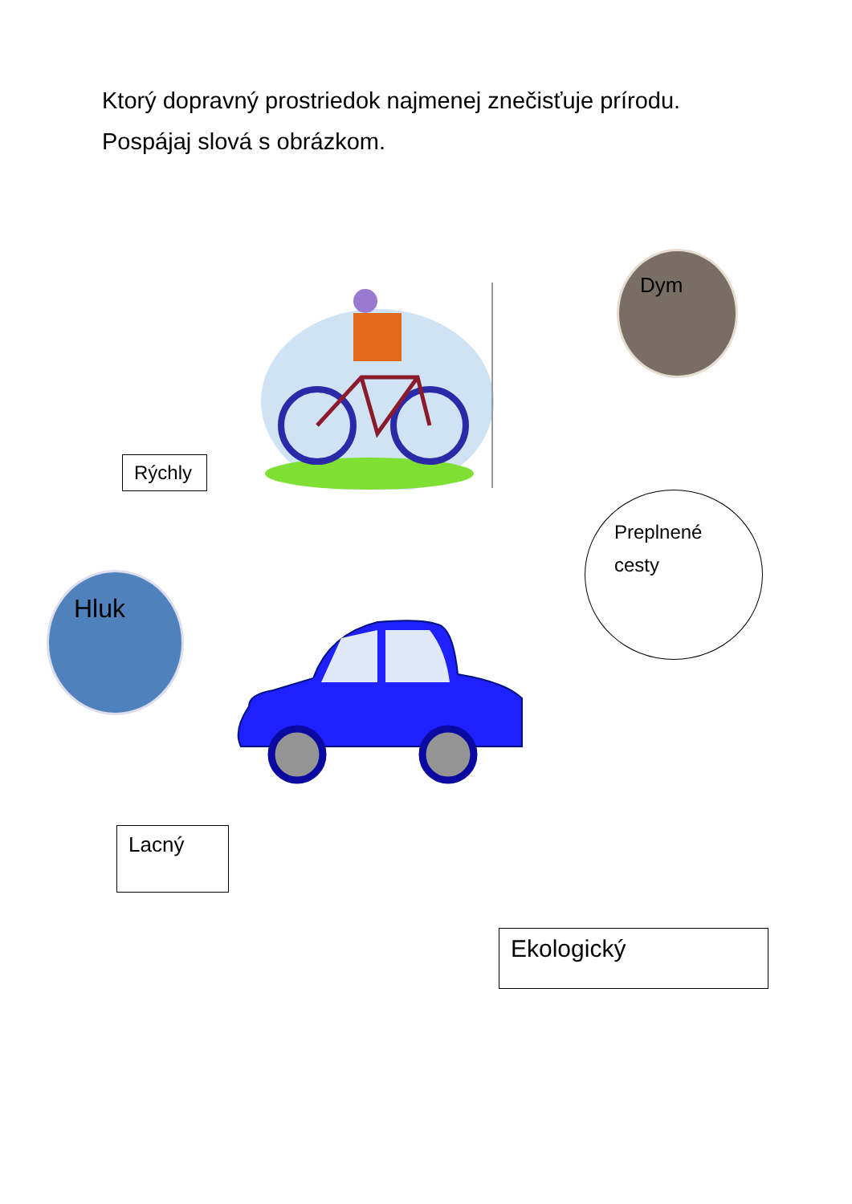Ktorý dopravný prostriedok najmenej znečisťuje prírodu. Pospájaj slová s obrázkom.
Dym
Rýchly
Hluk
Preplnené
cesty
Lacný
Ekologický